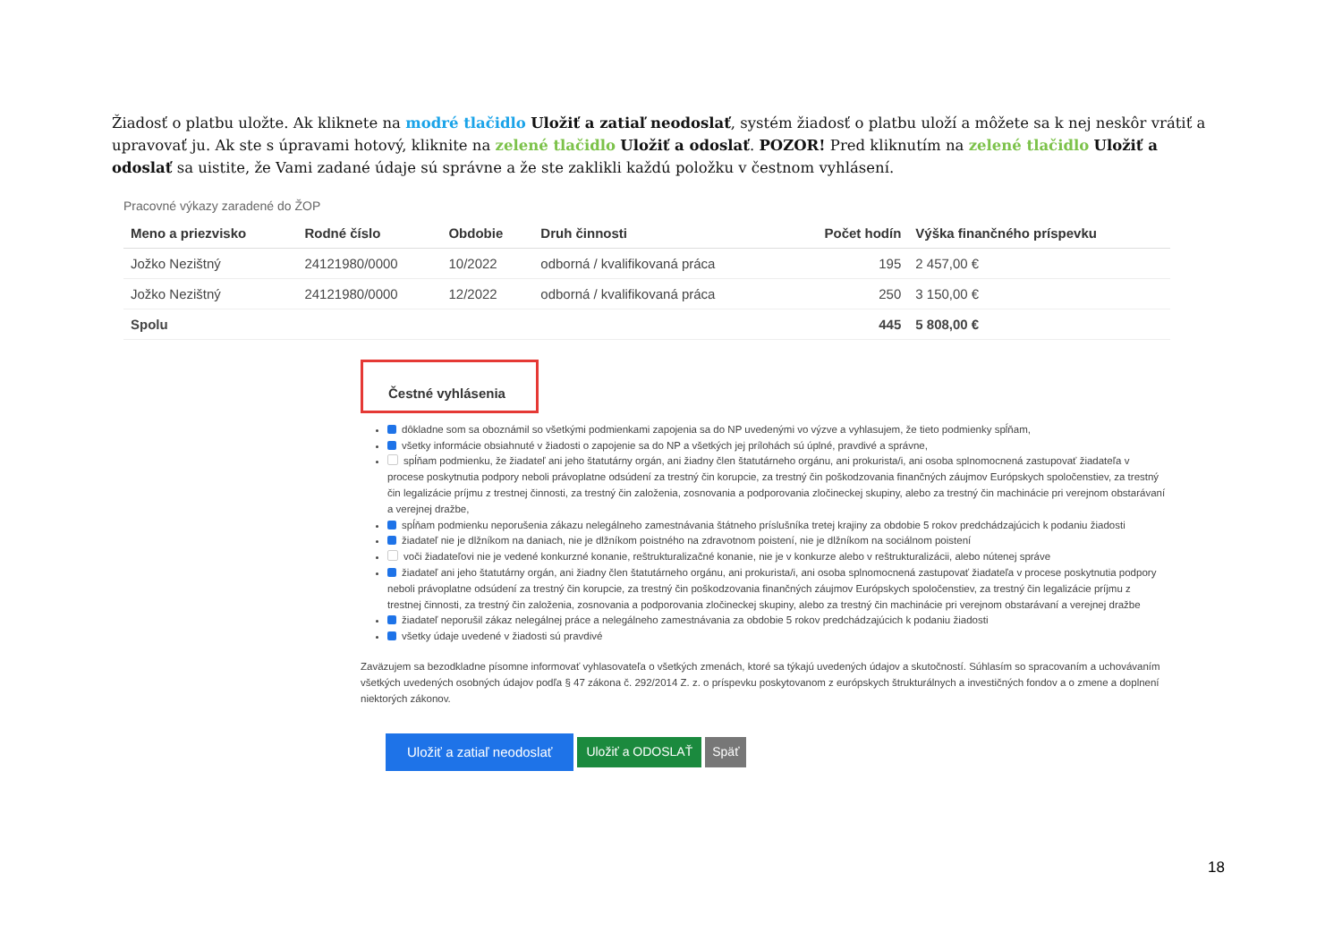Žiadosť o platbu uložte. Ak kliknete na modré tlačidlo Uložiť a zatiaľ neodoslať, systém žiadosť o platbu uloží a môžete sa k nej neskôr vrátiť a upravovať ju. Ak ste s úpravami hotový, kliknite na zelené tlačidlo Uložiť a odoslať. POZOR! Pred kliknutím na zelené tlačidlo Uložiť a odoslať sa uistite, že Vami zadané údaje sú správne a že ste zaklikli každú položku v čestnom vyhlásení.
Pracovné výkazy zaradené do ŽOP
| Meno a priezvisko | Rodné číslo | Obdobie | Druh činnosti | Počet hodín | Výška finančného príspevku |
| --- | --- | --- | --- | --- | --- |
| Jožko Nezištný | 24121980/0000 | 10/2022 | odborná / kvalifikovaná práca | 195 | 2 457,00 € |
| Jožko Nezištný | 24121980/0000 | 12/2022 | odborná / kvalifikovaná práca | 250 | 3 150,00 € |
| Spolu | | | | 445 | 5 808,00 € |
Čestné vyhlásenia
dôkladne som sa oboznámil so všetkými podmienkami zapojenia sa do NP uvedenými vo výzve a vyhlasujem, že tieto podmienky spĺňam,
všetky informácie obsiahnuté v žiadosti o zapojenie sa do NP a všetkých jej prílohách sú úplné, pravdivé a správne,
spĺňam podmienku, že žiadateľ ani jeho štatutárny orgán, ani žiadny člen štatutárneho orgánu, ani prokurista/i, ani osoba splnomocnená zastupovať žiadateľa v procese poskytnutia podpory neboli právoplatne odsúdení za trestný čin korupcie, za trestný čin poškodzovania finančných záujmov Európskych spoločenstiev, za trestný čin legalizácie príjmu z trestnej činnosti, za trestný čin založenia, zosnovania a podporovania zločineckej skupiny, alebo za trestný čin machinácie pri verejnom obstarávaní a verejnej dražbe,
spĺňam podmienku neporušenia zákazu nelegálneho zamestnávania štátneho príslušníka tretej krajiny za obdobie 5 rokov predchádzajúcich k podaniu žiadosti
žiadateľ nie je dlžníkom na daniach, nie je dlžníkom poistného na zdravotnom poistení, nie je dlžníkom na sociálnom poistení
voči žiadateľovi nie je vedené konkurzné konanie, reštrukturalizačné konanie, nie je v konkurze alebo v reštrukturalizácii, alebo nútenej správe
žiadateľ ani jeho štatutárny orgán, ani žiadny člen štatutárneho orgánu, ani prokurista/i, ani osoba splnomocnená zastupovať žiadateľa v procese poskytnutia podpory neboli právoplatne odsúdení za trestný čin korupcie, za trestný čin poškodzovania finančných záujmov Európskych spoločenstiev, za trestný čin legalizácie príjmu z trestnej činnosti, za trestný čin založenia, zosnovania a podporovania zločineckej skupiny, alebo za trestný čin machinácie pri verejnom obstarávaní a verejnej dražbe
žiadateľ neporušil zákaz nelegálnej práce a nelegálneho zamestnávania za obdobie 5 rokov predchádzajúcich k podaniu žiadosti
všetky údaje uvedené v žiadosti sú pravdivé
Zaväzujem sa bezodkladne písomne informovať vyhlasovateľa o všetkých zmenách, ktoré sa týkajú uvedených údajov a skutočností. Súhlasím so spracovaním a uchovávaním všetkých uvedených osobných údajov podľa § 47 zákona č. 292/2014 Z. z. o príspevku poskytovanom z európskych štrukturálnych a investičných fondov a o zmene a doplnení niektorých zákonov.
Uložiť a zatiaľ neodoslať Uložiť a ODOSLAŤ Späť
18